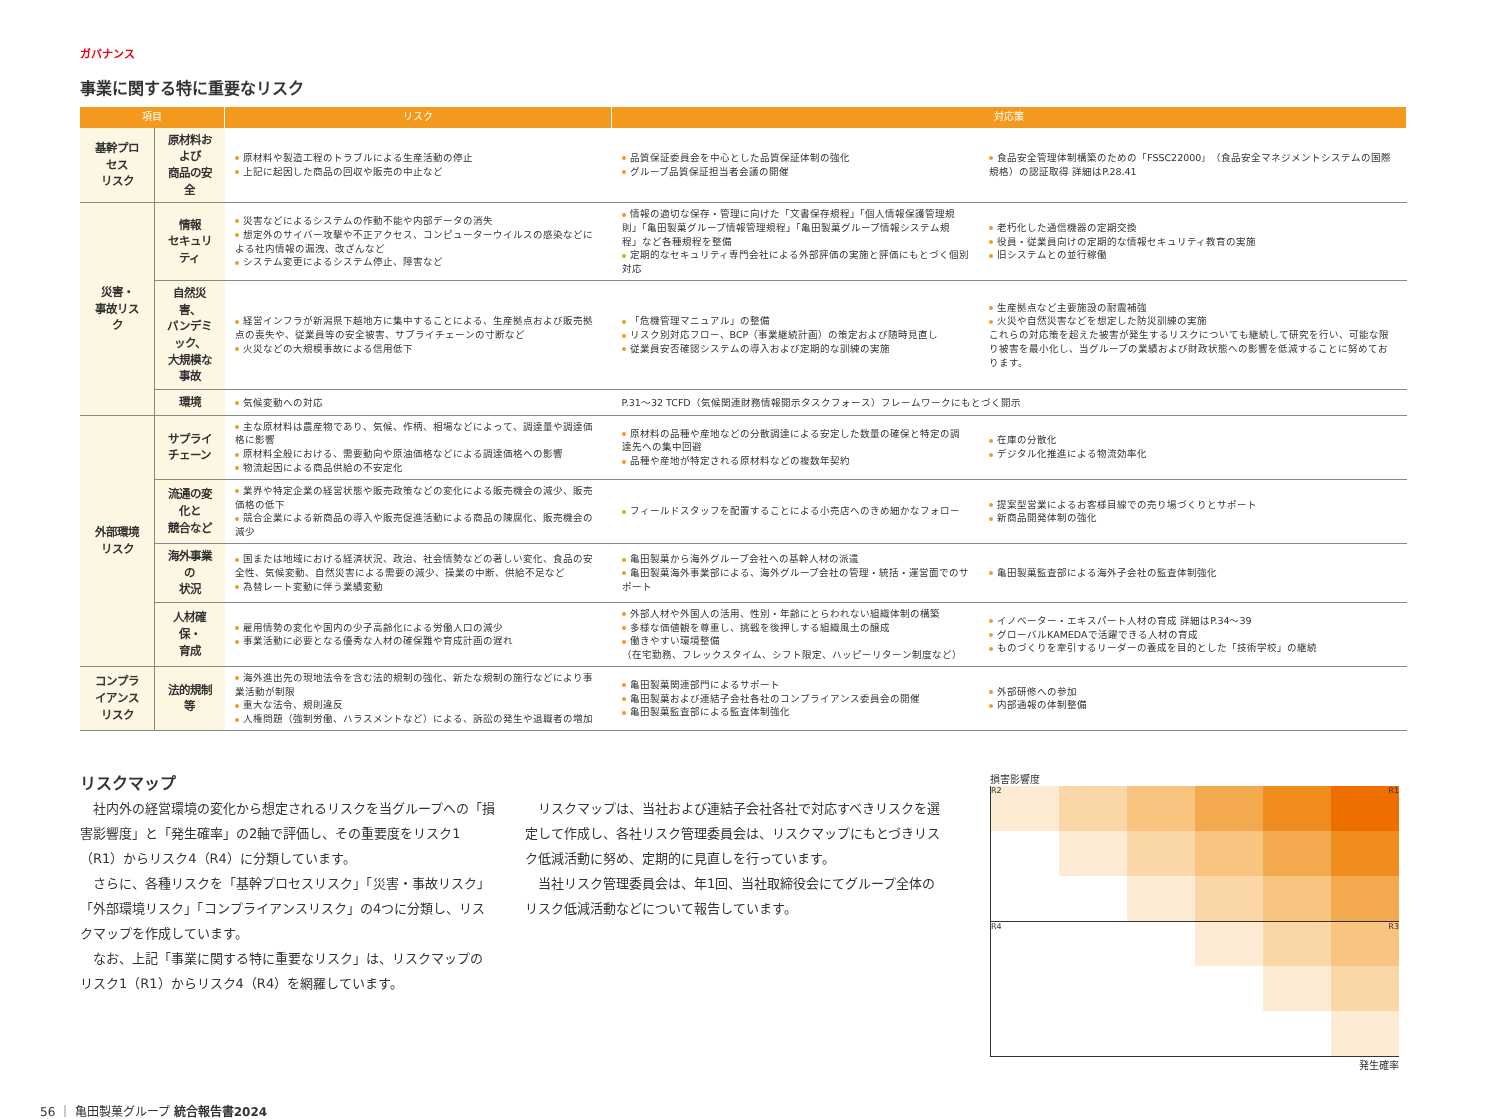ガバナンス
事業に関する特に重要なリスク
| 項目 | | リスク | 対応策 | |
| --- | --- | --- | --- | --- |
| 基幹プロセス リスク | 原材料および 商品の安全 | 原材料や製造工程のトラブルによる生産活動の停止 上記に起因した商品の回収や販売の中止など | 品質保証委員会を中心とした品質保証体制の強化 グループ品質保証担当者会議の開催 | 食品安全管理体制構築のための「FSSC22000」（食品安全マネジメントシステムの国際規格）の認証取得 詳細はP.28.41 |
| 災害・ 事故リスク | 情報 セキュリティ | 災害などによるシステムの作動不能や内部データの消失 想定外のサイバー攻撃や不正アクセス、コンピューターウイルスの感染などによる社内情報の漏洩、改ざんなど システム変更によるシステム停止、障害など | 情報の適切な保存・管理に向けた「文書保存規程」「個人情報保護管理規則」「亀田製菓グループ情報管理規程」「亀田製菓グループ情報システム規程」など各種規程を整備 定期的なセキュリティ専門会社による外部評価の実施と評価にもとづく個別対応 | 老朽化した通信機器の定期交換 役員・従業員向けの定期的な情報セキュリティ教育の実施 旧システムとの並行稼働 |
| | 自然災害、 パンデミック、 大規模な事故 | 経営インフラが新潟県下越地方に集中することによる、生産拠点および販売拠点の喪失や、従業員等の安全被害、サプライチェーンの寸断など 火災などの大規模事故による信用低下 | 「危機管理マニュアル」の整備 リスク別対応フロー、BCP（事業継続計画）の策定および随時見直し 従業員安否確認システムの導入および定期的な訓練の実施 | 生産拠点など主要施設の耐震補強 火災や自然災害などを想定した防災訓練の実施 これらの対応策を超えた被害が発生するリスクについても継続して研究を行い、可能な限り被害を最小化し、当グループの業績および財政状態への影響を低減することに努めております。 |
| | 環境 | 気候変動への対応 | P.31～32 TCFD（気候関連財務情報開示タスクフォース）フレームワークにもとづく開示 | |
| 外部環境 リスク | サプライ チェーン | 主な原材料は農産物であり、気候、作柄、相場などによって、調達量や調達価格に影響 原材料全般における、需要動向や原油価格などによる調達価格への影響 物流起因による商品供給の不安定化 | 原材料の品種や産地などの分散調達による安定した数量の確保と特定の調達先への集中回避 品種や産地が特定される原材料などの複数年契約 | 在庫の分散化 デジタル化推進による物流効率化 |
| | 流通の変化と 競合など | 業界や特定企業の経営状態や販売政策などの変化による販売機会の減少、販売価格の低下 競合企業による新商品の導入や販売促進活動による商品の陳腐化、販売機会の減少 | フィールドスタッフを配置することによる小売店へのきめ細かなフォロー | 提案型営業によるお客様目線での売り場づくりとサポート 新商品開発体制の強化 |
| | 海外事業の 状況 | 国または地域における経済状況、政治、社会情勢などの著しい変化、食品の安全性、気候変動、自然災害による需要の減少、操業の中断、供給不足など 為替レート変動に伴う業績変動 | 亀田製菓から海外グループ会社への基幹人材の派遣 亀田製菓海外事業部による、海外グループ会社の管理・統括・運営面でのサポート | 亀田製菓監査部による海外子会社の監査体制強化 |
| | 人材確保・ 育成 | 雇用情勢の変化や国内の少子高齢化による労働人口の減少 事業活動に必要となる優秀な人材の確保難や育成計画の遅れ | 外部人材や外国人の活用、性別・年齢にとらわれない組織体制の構築 多様な価値観を尊重し、挑戦を後押しする組織風土の醸成 働きやすい環境整備 （在宅勤務、フレックスタイム、シフト限定、ハッピーリターン制度など） | イノベーター・エキスパート人材の育成 詳細はP.34～39 グローバルKAMEDAで活躍できる人材の育成 ものづくりを牽引するリーダーの養成を目的とした「技術学校」の継続 |
| コンプライアンス リスク | 法的規制等 | 海外進出先の現地法令を含む法的規制の強化、新たな規制の施行などにより事業活動が制限 重大な法令、規則違反 人権問題（強制労働、ハラスメントなど）による、訴訟の発生や退職者の増加 | 亀田製菓関連部門によるサポート 亀田製菓および連結子会社各社のコンプライアンス委員会の開催 亀田製菓監査部による監査体制強化 | 外部研修への参加 内部通報の体制整備 |
リスクマップ
社内外の経営環境の変化から想定されるリスクを当グループへの「損害影響度」と「発生確率」の2軸で評価し、その重要度をリスク1（R1）からリスク4（R4）に分類しています。
さらに、各種リスクを「基幹プロセスリスク」「災害・事故リスク」「外部環境リスク」「コンプライアンスリスク」の4つに分類し、リスクマップを作成しています。
なお、上記「事業に関する特に重要なリスク」は、リスクマップのリスク1（R1）からリスク4（R4）を網羅しています。
リスクマップは、当社および連結子会社各社で対応すべきリスクを選定して作成し、各社リスク管理委員会は、リスクマップにもとづきリスク低減活動に努め、定期的に見直しを行っています。
当社リスク管理委員会は、年1回、当社取締役会にてグループ全体のリスク低減活動などについて報告しています。
損害影響度
R2
R1
R4
R3
発生確率
56 ｜ 亀田製菓グループ 統合報告書2024